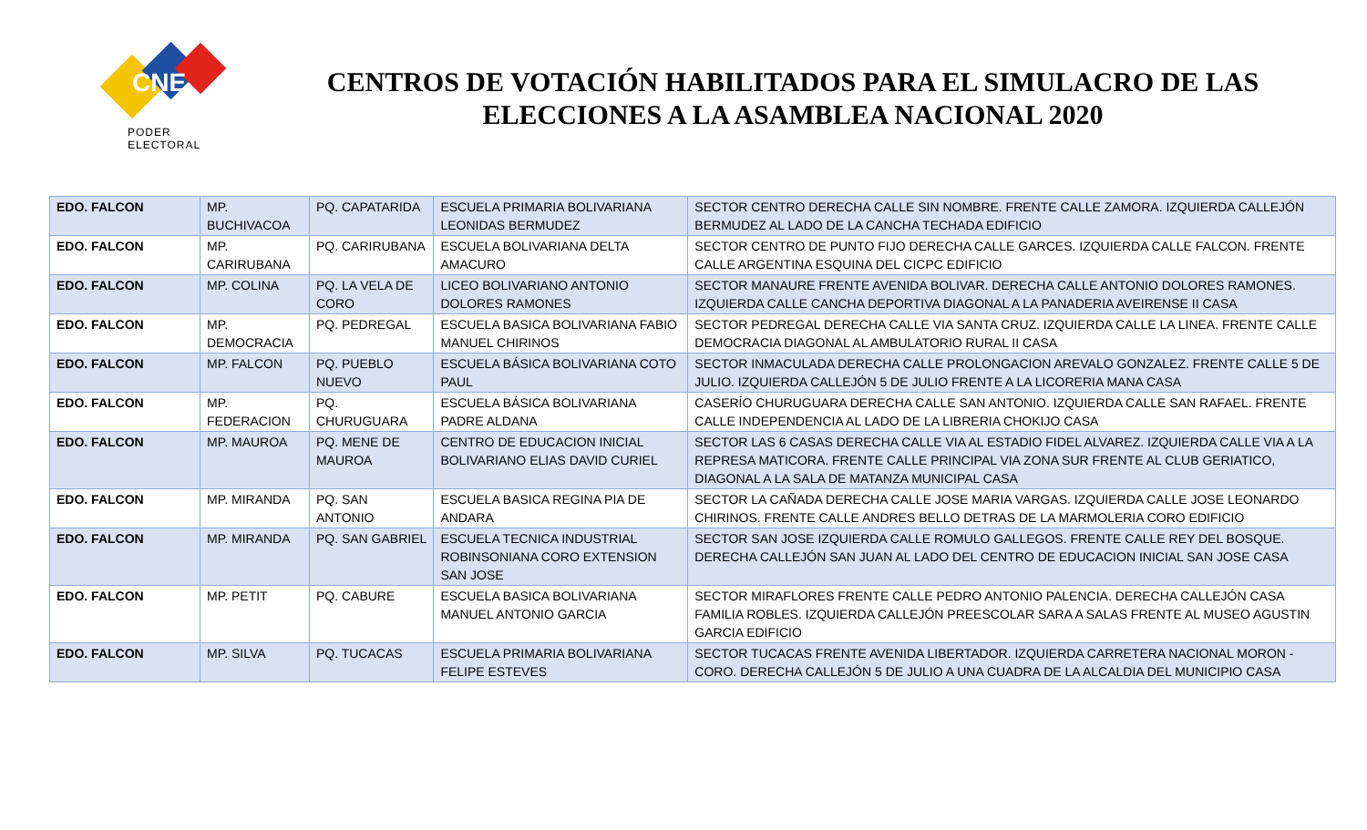CNE
PODER ELECTORAL
CENTROS DE VOTACIÓN HABILITADOS PARA EL SIMULACRO DE LAS ELECCIONES A LA ASAMBLEA NACIONAL 2020
| EDO. FALCON | MP. BUCHIVACOA | PQ. CAPATARIDA | ESCUELA PRIMARIA BOLIVARIANA LEONIDAS BERMUDEZ | SECTOR CENTRO DERECHA CALLE SIN NOMBRE. FRENTE CALLE ZAMORA. IZQUIERDA CALLEJÓN BERMUDEZ AL LADO DE LA CANCHA TECHADA EDIFICIO |
| EDO. FALCON | MP. CARIRUBANA | PQ. CARIRUBANA | ESCUELA BOLIVARIANA DELTA AMACURO | SECTOR CENTRO DE PUNTO FIJO DERECHA CALLE GARCES. IZQUIERDA CALLE FALCON. FRENTE CALLE ARGENTINA ESQUINA DEL CICPC EDIFICIO |
| EDO. FALCON | MP. COLINA | PQ. LA VELA DE CORO | LICEO BOLIVARIANO ANTONIO DOLORES RAMONES | SECTOR MANAURE FRENTE AVENIDA BOLIVAR. DERECHA CALLE ANTONIO DOLORES RAMONES. IZQUIERDA CALLE CANCHA DEPORTIVA DIAGONAL A LA PANADERIA AVEIRENSE II CASA |
| EDO. FALCON | MP. DEMOCRACIA | PQ. PEDREGAL | ESCUELA BASICA BOLIVARIANA FABIO MANUEL CHIRINOS | SECTOR PEDREGAL DERECHA CALLE VIA SANTA CRUZ. IZQUIERDA CALLE LA LINEA. FRENTE CALLE DEMOCRACIA DIAGONAL AL AMBULATORIO RURAL II CASA |
| EDO. FALCON | MP. FALCON | PQ. PUEBLO NUEVO | ESCUELA BÁSICA BOLIVARIANA COTO PAUL | SECTOR INMACULADA DERECHA CALLE PROLONGACION AREVALO GONZALEZ. FRENTE CALLE 5 DE JULIO. IZQUIERDA CALLEJÓN 5 DE JULIO FRENTE A LA LICORERIA MANA CASA |
| EDO. FALCON | MP. FEDERACION | PQ. CHURUGUARA | ESCUELA BÁSICA BOLIVARIANA PADRE ALDANA | CASERÍO CHURUGUARA DERECHA CALLE SAN ANTONIO. IZQUIERDA CALLE SAN RAFAEL. FRENTE CALLE INDEPENDENCIA AL LADO DE LA LIBRERIA CHOKIJO CASA |
| EDO. FALCON | MP. MAUROA | PQ. MENE DE MAUROA | CENTRO DE EDUCACION INICIAL BOLIVARIANO ELIAS DAVID CURIEL | SECTOR LAS 6 CASAS DERECHA CALLE VIA AL ESTADIO FIDEL ALVAREZ. IZQUIERDA CALLE VIA A LA REPRESA MATICORA. FRENTE CALLE PRINCIPAL VIA ZONA SUR FRENTE AL CLUB GERIATICO, DIAGONAL A LA SALA DE MATANZA MUNICIPAL CASA |
| EDO. FALCON | MP. MIRANDA | PQ. SAN ANTONIO | ESCUELA BASICA REGINA PIA DE ANDARA | SECTOR LA CAÑADA DERECHA CALLE JOSE MARIA VARGAS. IZQUIERDA CALLE JOSE LEONARDO CHIRINOS. FRENTE CALLE ANDRES BELLO DETRAS DE LA MARMOLERIA CORO EDIFICIO |
| EDO. FALCON | MP. MIRANDA | PQ. SAN GABRIEL | ESCUELA TECNICA INDUSTRIAL ROBINSONIANA CORO EXTENSION SAN JOSE | SECTOR SAN JOSE IZQUIERDA CALLE ROMULO GALLEGOS. FRENTE CALLE REY DEL BOSQUE. DERECHA CALLEJÓN SAN JUAN AL LADO DEL CENTRO DE EDUCACION INICIAL SAN JOSE CASA |
| EDO. FALCON | MP. PETIT | PQ. CABURE | ESCUELA BASICA BOLIVARIANA MANUEL ANTONIO GARCIA | SECTOR MIRAFLORES FRENTE CALLE PEDRO ANTONIO PALENCIA. DERECHA CALLEJÓN CASA FAMILIA ROBLES. IZQUIERDA CALLEJÓN PREESCOLAR SARA A SALAS FRENTE AL MUSEO AGUSTIN GARCIA EDIFICIO |
| EDO. FALCON | MP. SILVA | PQ. TUCACAS | ESCUELA PRIMARIA BOLIVARIANA FELIPE ESTEVES | SECTOR TUCACAS FRENTE AVENIDA LIBERTADOR. IZQUIERDA CARRETERA NACIONAL MORON - CORO. DERECHA CALLEJÓN 5 DE JULIO A UNA CUADRA DE LA ALCALDIA DEL MUNICIPIO CASA |